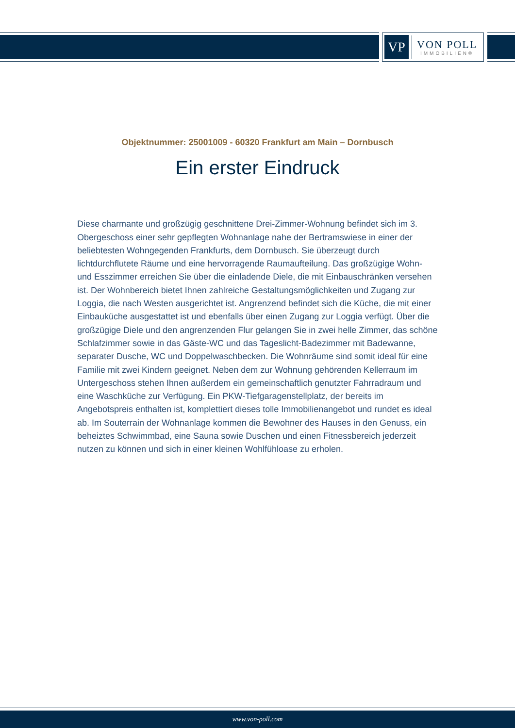VP
VON POLL
IMMOBILIEN®
Objektnummer: 25001009 - 60320 Frankfurt am Main – Dornbusch
Ein erster Eindruck
Diese charmante und großzügig geschnittene Drei-Zimmer-Wohnung befindet sich im 3. Obergeschoss einer sehr gepflegten Wohnanlage nahe der Bertramswiese in einer der beliebtesten Wohngegenden Frankfurts, dem Dornbusch. Sie überzeugt durch lichtdurchflutete Räume und eine hervorragende Raumaufteilung. Das großzügige Wohn- und Esszimmer erreichen Sie über die einladende Diele, die mit Einbauschränken versehen ist. Der Wohnbereich bietet Ihnen zahlreiche Gestaltungsmöglichkeiten und Zugang zur Loggia, die nach Westen ausgerichtet ist. Angrenzend befindet sich die Küche, die mit einer Einbauküche ausgestattet ist und ebenfalls über einen Zugang zur Loggia verfügt. Über die großzügige Diele und den angrenzenden Flur gelangen Sie in zwei helle Zimmer, das schöne Schlafzimmer sowie in das Gäste-WC und das Tageslicht-Badezimmer mit Badewanne, separater Dusche, WC und Doppelwaschbecken. Die Wohnräume sind somit ideal für eine Familie mit zwei Kindern geeignet. Neben dem zur Wohnung gehörenden Kellerraum im Untergeschoss stehen Ihnen außerdem ein gemeinschaftlich genutzter Fahrradraum und eine Waschküche zur Verfügung. Ein PKW-Tiefgaragenstellplatz, der bereits im Angebotspreis enthalten ist, komplettiert dieses tolle Immobilienangebot und rundet es ideal ab. Im Souterrain der Wohnanlage kommen die Bewohner des Hauses in den Genuss, ein beheiztes Schwimmbad, eine Sauna sowie Duschen und einen Fitnessbereich jederzeit nutzen zu können und sich in einer kleinen Wohlfühloase zu erholen.
www.von-poll.com